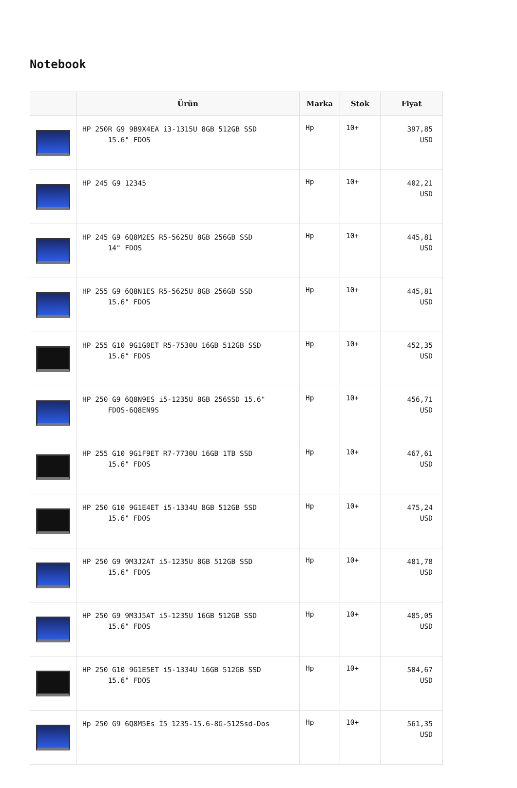Notebook
| | Ürün | Marka | Stok | Fiyat |
| --- | --- | --- | --- | --- |
| | HP 250R G9 9B9X4EA i3-1315U 8GB 512GB SSD 15.6" FDOS | Hp | 10+ | 397,85 USD |
| | HP 245 G9 12345 | Hp | 10+ | 402,21 USD |
| | HP 245 G9 6Q8M2ES R5-5625U 8GB 256GB SSD 14" FDOS | Hp | 10+ | 445,81 USD |
| | HP 255 G9 6Q8N1ES R5-5625U 8GB 256GB SSD 15.6" FDOS | Hp | 10+ | 445,81 USD |
| | HP 255 G10 9G1G0ET R5-7530U 16GB 512GB SSD 15.6" FDOS | Hp | 10+ | 452,35 USD |
| | HP 250 G9 6Q8N9ES i5-1235U 8GB 256SSD 15.6" FDOS-6Q8EN9S | Hp | 10+ | 456,71 USD |
| | HP 255 G10 9G1F9ET R7-7730U 16GB 1TB SSD 15.6" FDOS | Hp | 10+ | 467,61 USD |
| | HP 250 G10 9G1E4ET i5-1334U 8GB 512GB SSD 15.6" FDOS | Hp | 10+ | 475,24 USD |
| | HP 250 G9 9M3J2AT i5-1235U 8GB 512GB SSD 15.6" FDOS | Hp | 10+ | 481,78 USD |
| | HP 250 G9 9M3J5AT i5-1235U 16GB 512GB SSD 15.6" FDOS | Hp | 10+ | 485,05 USD |
| | HP 250 G10 9G1E5ET i5-1334U 16GB 512GB SSD 15.6" FDOS | Hp | 10+ | 504,67 USD |
| | Hp 250 G9 6Q8M5Es İ5 1235-15.6-8G-512Ssd-Dos | Hp | 10+ | 561,35 USD |